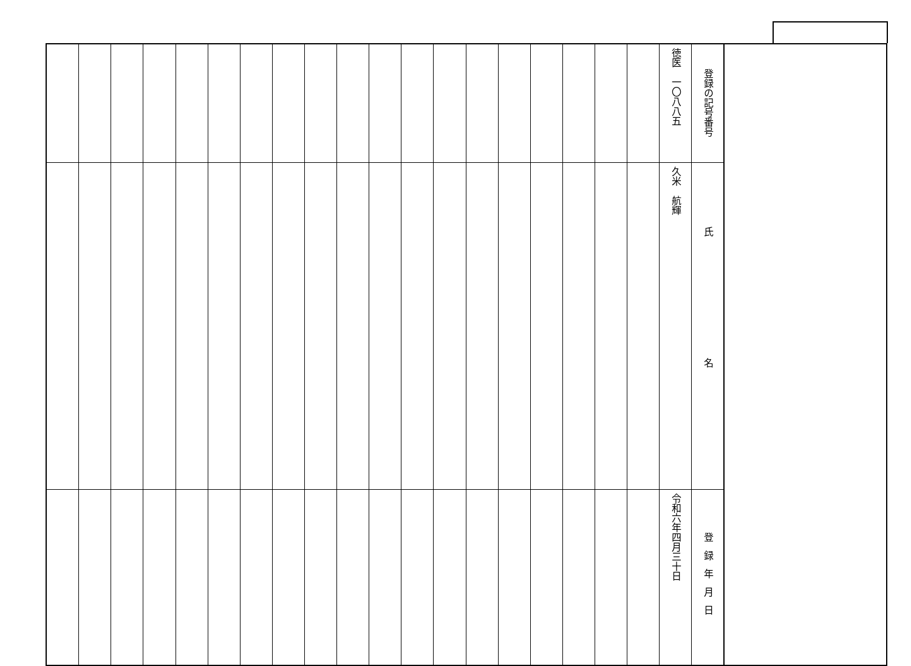| | 登録の記号番号 | 徳医 一〇八八五 | | | | | | | | | | | | | | | | | | | |
| | 氏名 | 久米 航輝 | | | | | | | | | | | | | | | | | | | |
| | 登録年月日 | 令和六年四月三十日 | | | | | | | | | | | | | | | | | | | |